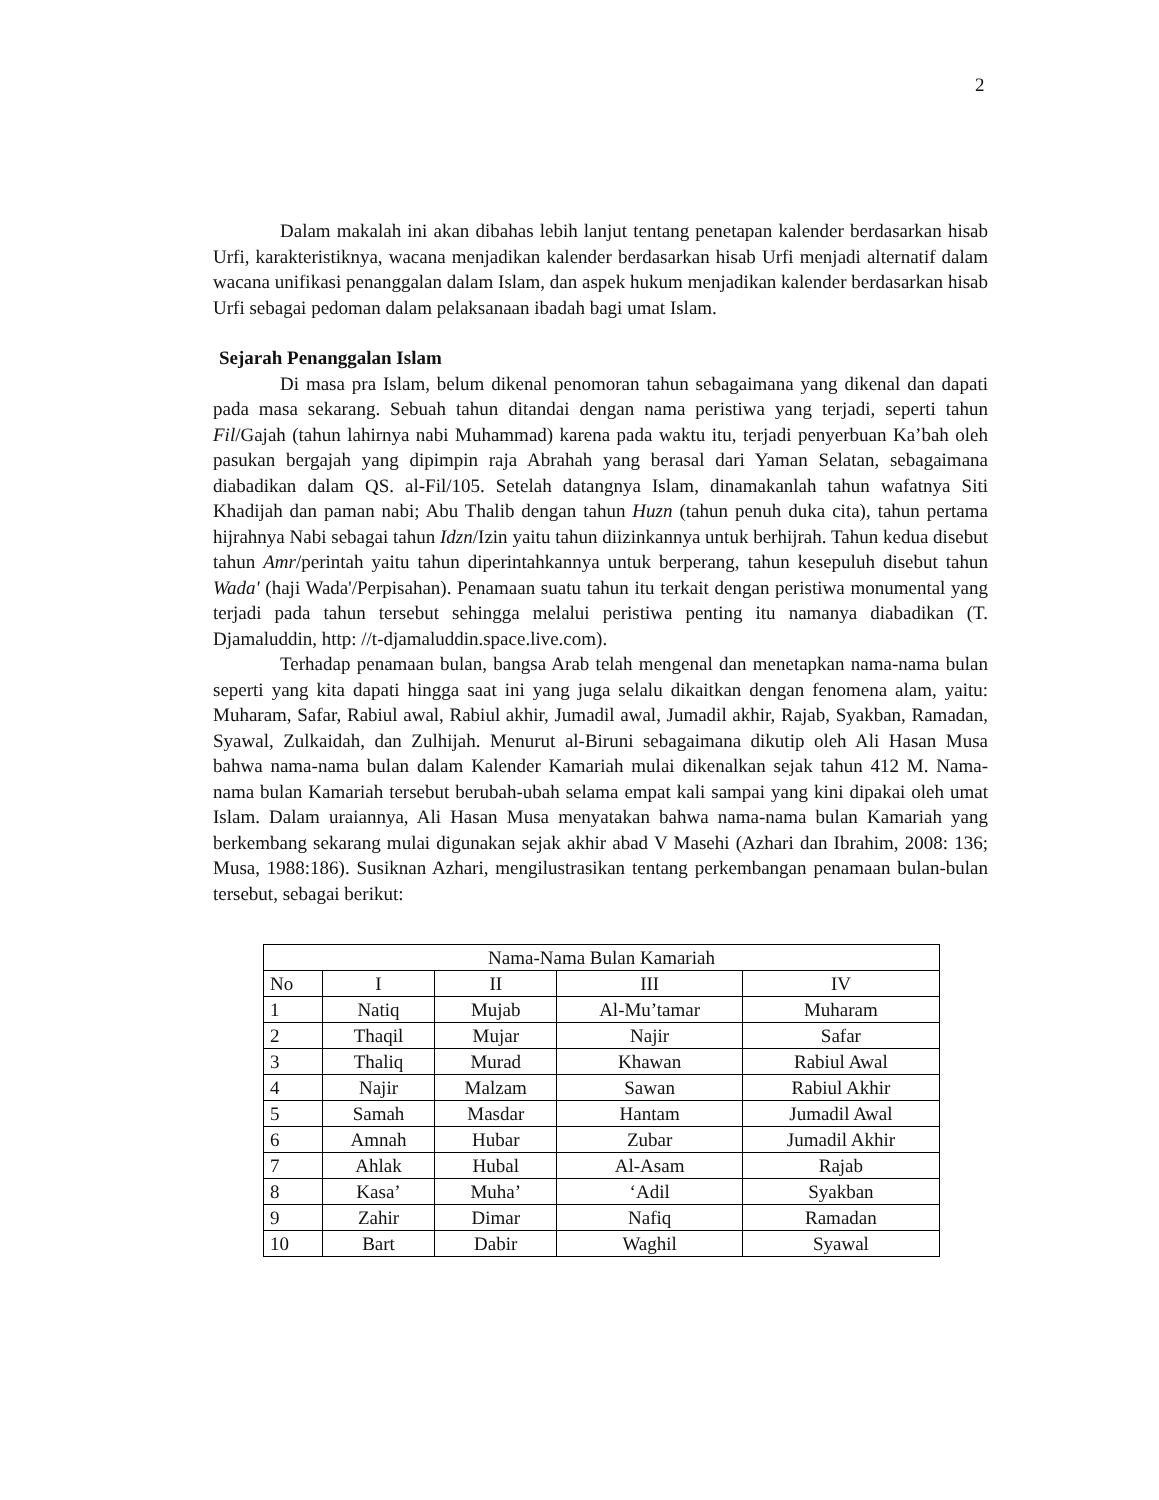2
Dalam makalah ini akan dibahas lebih lanjut tentang penetapan kalender berdasarkan hisab Urfi, karakteristiknya, wacana menjadikan kalender berdasarkan hisab Urfi menjadi alternatif dalam wacana unifikasi penanggalan dalam Islam, dan aspek hukum menjadikan kalender berdasarkan hisab Urfi sebagai pedoman dalam pelaksanaan ibadah bagi umat Islam.
Sejarah Penanggalan Islam
Di masa pra Islam, belum dikenal penomoran tahun sebagaimana yang dikenal dan dapati pada masa sekarang. Sebuah tahun ditandai dengan nama peristiwa yang terjadi, seperti tahun Fil/Gajah (tahun lahirnya nabi Muhammad) karena pada waktu itu, terjadi penyerbuan Ka’bah oleh pasukan bergajah yang dipimpin raja Abrahah yang berasal dari Yaman Selatan, sebagaimana diabadikan dalam QS. al-Fil/105. Setelah datangnya Islam, dinamakanlah tahun wafatnya Siti Khadijah dan paman nabi; Abu Thalib dengan tahun Huzn (tahun penuh duka cita), tahun pertama hijrahnya Nabi sebagai tahun Idzn/Izin yaitu tahun diizinkannya untuk berhijrah. Tahun kedua disebut tahun Amr/perintah yaitu tahun diperintahkannya untuk berperang, tahun kesepuluh disebut tahun Wada' (haji Wada'/Perpisahan). Penamaan suatu tahun itu terkait dengan peristiwa monumental yang terjadi pada tahun tersebut sehingga melalui peristiwa penting itu namanya diabadikan (T. Djamaluddin, http: //t-djamaluddin.space.live.com).
Terhadap penamaan bulan, bangsa Arab telah mengenal dan menetapkan nama-nama bulan seperti yang kita dapati hingga saat ini yang juga selalu dikaitkan dengan fenomena alam, yaitu: Muharam, Safar, Rabiul awal, Rabiul akhir, Jumadil awal, Jumadil akhir, Rajab, Syakban, Ramadan, Syawal, Zulkaidah, dan Zulhijah. Menurut al-Biruni sebagaimana dikutip oleh Ali Hasan Musa bahwa nama-nama bulan dalam Kalender Kamariah mulai dikenalkan sejak tahun 412 M. Nama-nama bulan Kamariah tersebut berubah-ubah selama empat kali sampai yang kini dipakai oleh umat Islam. Dalam uraiannya, Ali Hasan Musa menyatakan bahwa nama-nama bulan Kamariah yang berkembang sekarang mulai digunakan sejak akhir abad V Masehi (Azhari dan Ibrahim, 2008: 136; Musa, 1988:186). Susiknan Azhari, mengilustrasikan tentang perkembangan penamaan bulan-bulan tersebut, sebagai berikut:
| Nama-Nama Bulan Kamariah | | | | |
| No | I | II | III | IV |
| 1 | Natiq | Mujab | Al-Mu’tamar | Muharam |
| 2 | Thaqil | Mujar | Najir | Safar |
| 3 | Thaliq | Murad | Khawan | Rabiul Awal |
| 4 | Najir | Malzam | Sawan | Rabiul Akhir |
| 5 | Samah | Masdar | Hantam | Jumadil Awal |
| 6 | Amnah | Hubar | Zubar | Jumadil Akhir |
| 7 | Ahlak | Hubal | Al-Asam | Rajab |
| 8 | Kasa’ | Muha’ | ‘Adil | Syakban |
| 9 | Zahir | Dimar | Nafiq | Ramadan |
| 10 | Bart | Dabir | Waghil | Syawal |